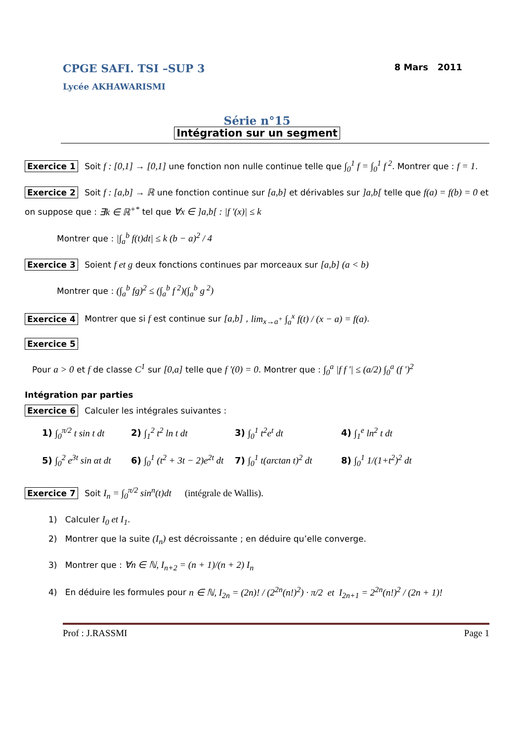CPGE SAFI. TSI –SUP 3
Lycée AKHAWARISMI
8 Mars 2011
Série n°15
Intégration sur un segment
Exercice 1 Soit f : [0,1] → [0,1] une fonction non nulle continue telle que ∫<sub>0</sub><sup>1</sup> f = ∫<sub>0</sub><sup>1</sup> f<sup>2</sup>. Montrer que : f = 1.
Exercice 2 Soit f : [a,b] → ℝ une fonction continue sur [a,b] et dérivables sur ]a,b[ telle que f(a) = f(b) = 0 et on suppose que : ∃k ∈ ℝ<sup>+*</sup> tel que ∀x ∈ ]a,b[ : |f '(x)| ≤ k
Montrer que : |∫<sub>a</sub><sup>b</sup> f(t)dt| ≤ k (b − a)<sup>2</sup> / 4
Exercice 3 Soient f et g deux fonctions continues par morceaux sur [a,b] (a < b)
Montrer que : (∫<sub>a</sub><sup>b</sup> fg)<sup>2</sup> ≤ (∫<sub>a</sub><sup>b</sup> f<sup>2</sup>)(∫<sub>a</sub><sup>b</sup> g<sup>2</sup>)
Exercice 4 Montrer que si f est continue sur [a,b] , lim<sub>x→a<sup>+</sup></sub> ∫<sub>a</sub><sup>x</sup> f(t) / (x − a) = f(a).
Exercice 5
Pour a > 0 et f de classe C<sup>1</sup> sur [0,a] telle que f '(0) = 0. Montrer que : ∫<sub>0</sub><sup>a</sup> |f f '| ≤ (a/2) ∫<sub>0</sub><sup>a</sup> (f ')<sup>2</sup>
Intégration par parties
Exercice 6 Calculer les intégrales suivantes :
1) ∫<sub>0</sub><sup>π/2</sup> t sin t dt
2) ∫<sub>1</sub><sup>2</sup> t<sup>2</sup> ln t dt
3) ∫<sub>0</sub><sup>1</sup> t<sup>2</sup>e<sup>t</sup> dt
4) ∫<sub>1</sub><sup>e</sup> ln<sup>2</sup> t dt
5) ∫<sub>0</sub><sup>2</sup> e<sup>3t</sup> sin αt dt
6) ∫<sub>0</sub><sup>1</sup> (t<sup>2</sup> + 3t − 2)e<sup>2t</sup> dt
7) ∫<sub>0</sub><sup>1</sup> t(arctan t)<sup>2</sup> dt
8) ∫<sub>0</sub><sup>1</sup> 1/(1+t<sup>2</sup>)<sup>2</sup> dt
Exercice 7 Soit I<sub>n</sub> = ∫<sub>0</sub><sup>π/2</sup> sin<sup>n</sup>(t)dt (intégrale de Wallis).
1) Calculer I<sub>0</sub> et I<sub>1</sub>.
2) Montrer que la suite (I<sub>n</sub>) est décroissante ; en déduire qu’elle converge.
3) Montrer que : ∀n ∈ ℕ, I<sub>n+2</sub> = (n + 1)/(n + 2) I<sub>n</sub>
4) En déduire les formules pour n ∈ ℕ, I<sub>2n</sub> = (2n)! / (2<sup>2n</sup>(n!)<sup>2</sup>) · π/2 et I<sub>2n+1</sub> = 2<sup>2n</sup>(n!)<sup>2</sup> / (2n + 1)!
Prof : J.RASSMI Page 1